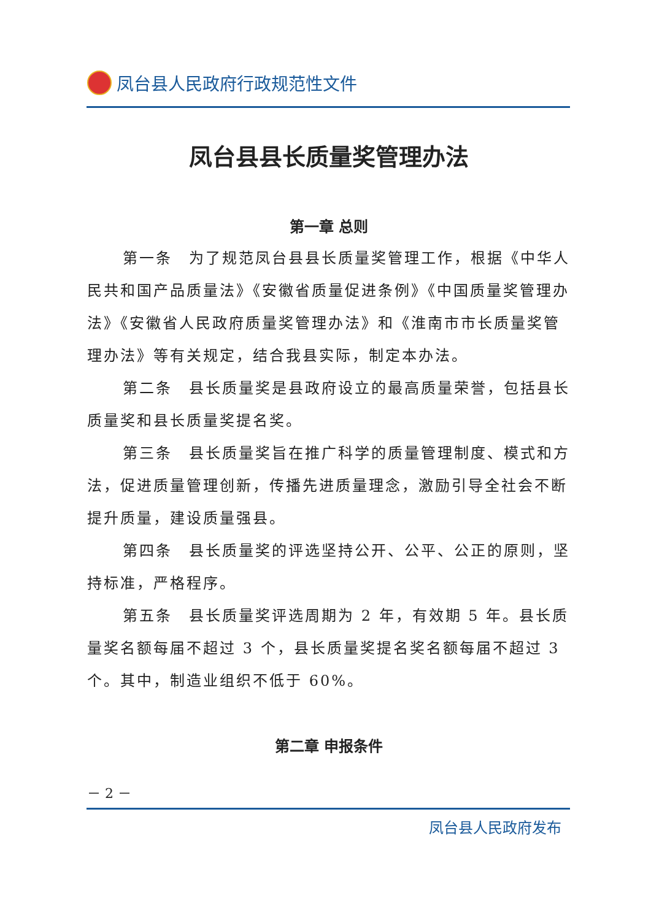凤台县人民政府行政规范性文件
凤台县县长质量奖管理办法
第一章 总则
第一条　为了规范凤台县县长质量奖管理工作，根据《中华人民共和国产品质量法》《安徽省质量促进条例》《中国质量奖管理办法》《安徽省人民政府质量奖管理办法》和《淮南市市长质量奖管理办法》等有关规定，结合我县实际，制定本办法。
第二条　县长质量奖是县政府设立的最高质量荣誉，包括县长质量奖和县长质量奖提名奖。
第三条　县长质量奖旨在推广科学的质量管理制度、模式和方法，促进质量管理创新，传播先进质量理念，激励引导全社会不断提升质量，建设质量强县。
第四条　县长质量奖的评选坚持公开、公平、公正的原则，坚持标准，严格程序。
第五条　县长质量奖评选周期为 2 年，有效期 5 年。县长质量奖名额每届不超过 3 个，县长质量奖提名奖名额每届不超过 3 个。其中，制造业组织不低于 60%。
第二章 申报条件
－ 2 －
凤台县人民政府发布